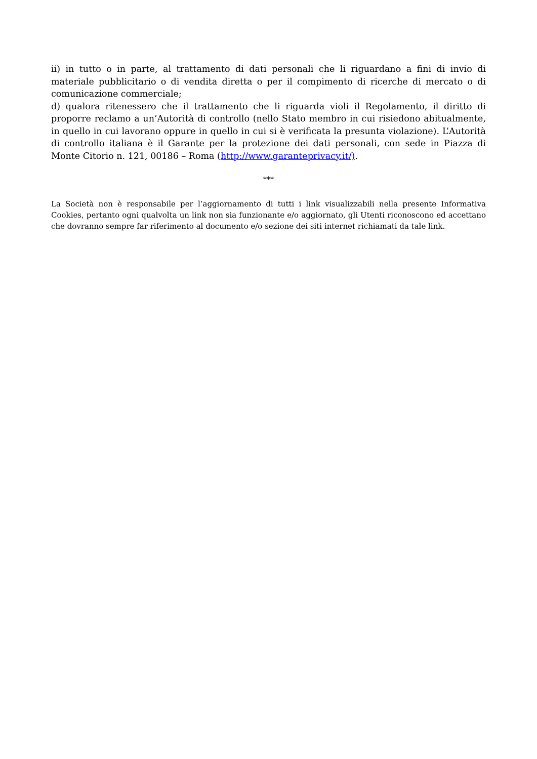ii) in tutto o in parte, al trattamento di dati personali che li riguardano a fini di invio di materiale pubblicitario o di vendita diretta o per il compimento di ricerche di mercato o di comunicazione commerciale;
d) qualora ritenessero che il trattamento che li riguarda violi il Regolamento, il diritto di proporre reclamo a un’Autorità di controllo (nello Stato membro in cui risiedono abitualmente, in quello in cui lavorano oppure in quello in cui si è verificata la presunta violazione). L’Autorità di controllo italiana è il Garante per la protezione dei dati personali, con sede in Piazza di Monte Citorio n. 121, 00186 – Roma (http://www.garanteprivacy.it/).
***
La Società non è responsabile per l’aggiornamento di tutti i link visualizzabili nella presente Informativa Cookies, pertanto ogni qualvolta un link non sia funzionante e/o aggiornato, gli Utenti riconoscono ed accettano che dovranno sempre far riferimento al documento e/o sezione dei siti internet richiamati da tale link.